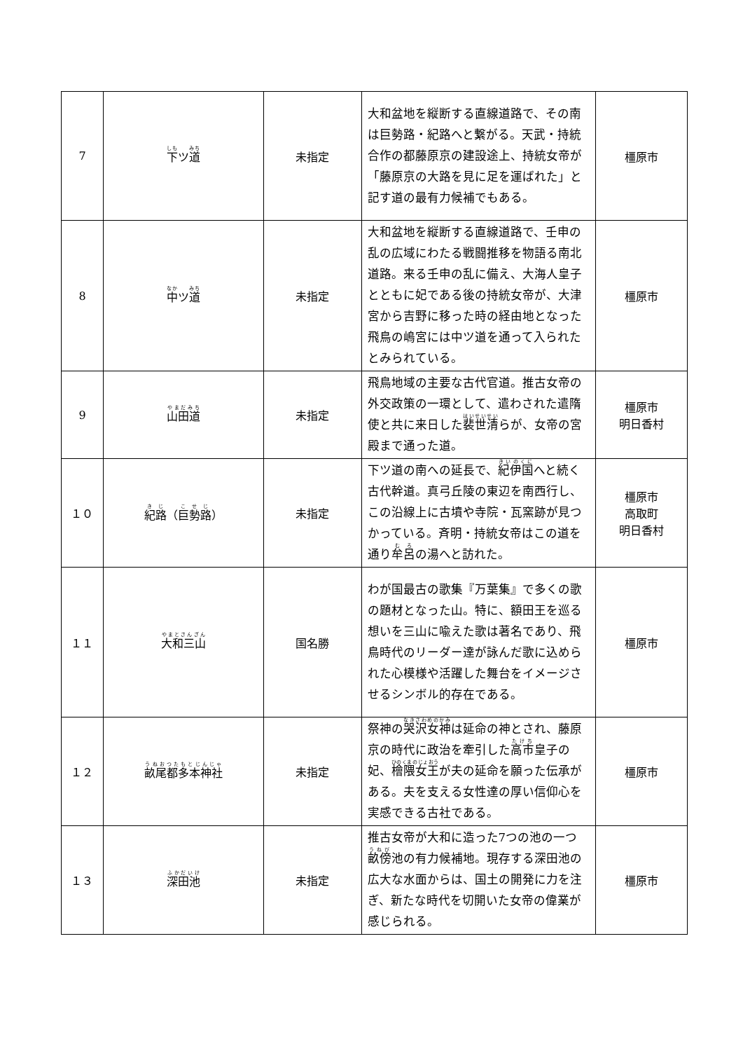| 7 | 下 ツ 道 | 未指定 | 大和盆地を縦断する直線道路で、その南は巨勢路・紀路へと繋がる。天武・持統合作の都藤原京の建設途上、持統女帝が「藤原京の大路を見に足を運ばれた」と記す道の最有力候補でもある。 | 橿原市 |
| 8 | 中 ツ 道 | 未指定 | 大和盆地を縦断する直線道路で、壬申の乱の広域にわたる戦闘推移を物語る南北道路。来る壬申の乱に備え、大海人皇子とともに妃である後の持統女帝が、大津宮から吉野に移った時の経由地となった飛鳥の嶋宮には中ツ道を通って入られたとみられている。 | 橿原市 |
| 9 | 山田道 | 未指定 | 飛鳥地域の主要な古代官道。推古女帝の外交政策の一環として、遣わされた遣隋使と共に来日した 裴世清 らが、女帝の宮殿まで通った道。 | 橿原市 明日香村 |
| １０ | 紀路 （ 巨勢路 ） | 未指定 | 下ツ道の南への延長で、 紀伊国 へと続く古代幹道。真弓丘陵の東辺を南西行し、この沿線上に古墳や寺院・瓦窯跡が見つかっている。斉明・持統女帝はこの道を通り 牟呂 の湯へと訪れた。 | 橿原市 高取町 明日香村 |
| １１ | 大和三山 | 国名勝 | わが国最古の歌集『万葉集』で多くの歌の題材となった山。特に、額田王を巡る想いを三山に喩えた歌は著名であり、飛鳥時代のリーダー達が詠んだ歌に込められた心模様や活躍した舞台をイメージさせるシンボル的存在である。 | 橿原市 |
| １２ | 畝尾都多本神社 | 未指定 | 祭神の 哭沢女神 は延命の神とされ、藤原京の時代に政治を牽引した 高市 皇子の妃、 檜隈女王 が夫の延命を願った伝承がある。夫を支える女性達の厚い信仰心を実感できる古社である。 | 橿原市 |
| １３ | 深田池 | 未指定 | 推古女帝が大和に造った7つの池の一つ 畝傍 池の有力候補地。現存する深田池の広大な水面からは、国土の開発に力を注ぎ、新たな時代を切開いた女帝の偉業が感じられる。 | 橿原市 |